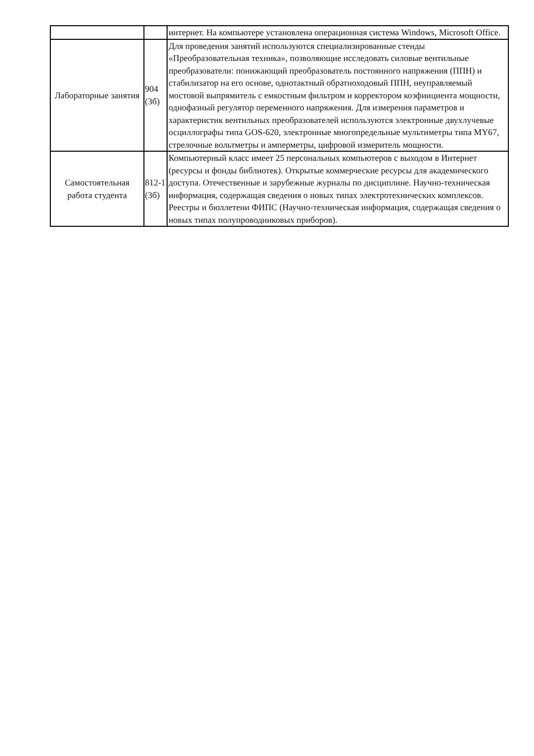| | | интернет. На компьютере установлена операционная система Windows, Microsoft Office. |
| Лабораторные занятия | 904 (3б) | Для проведения занятий используются специализированные стенды «Преобразовательная техника», позволяющие исследовать силовые вентильные преобразователи: понижающий преобразователь постоянного напряжения (ППН) и стабилизатор на его основе, однотактный обратноходовый ППН, неуправляемый мостовой выпрямитель с емкостным фильтром и корректором коэфиициента мощности, однофазный регулятор переменного напряжения. Для измерения параметров и характеристик вентильных преобразователей используются электронные двухлучевые осциллографы типа GOS-620, электронные многопредельные мультиметры типа MY67, стрелочные вольтметры и амперметры, цифровой измеритель мощности. |
| Самостоятельная работа студента | 812-1 (3б) | Компьютерный класс имеет 25 персональных компьютеров с выходом в Интернет (ресурсы и фонды библиотек). Открытые коммерческие ресурсы для академического доступа. Отечественные и зарубежные журналы по дисциплине. Научно-техническая информация, содержащая сведения о новых типах электротехнических комплексов. Реестры и бюллетени ФИПС (Научно-техническая информация, содержащая сведения о новых типах полупроводниковых приборов). |